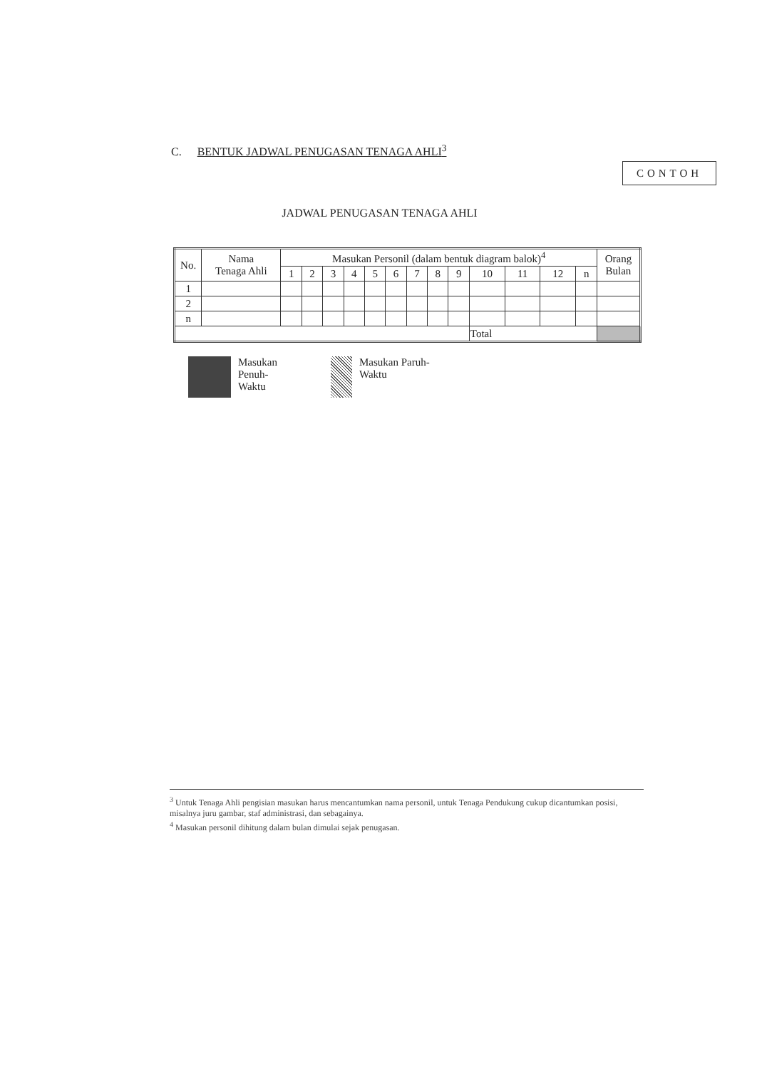C. BENTUK JADWAL PENUGASAN TENAGA AHLI<sup>3</sup>
CONTOH
JADWAL PENUGASAN TENAGA AHLI
| No. | Nama Tenaga Ahli | Masukan Personil (dalam bentuk diagram balok)<sup>4</sup> | | | | | | | | | | | | | Orang Bulan |
| --- | --- | --- | --- | --- | --- | --- | --- | --- | --- | --- | --- | --- | --- | --- | --- |
| | | 1 | 2 | 3 | 4 | 5 | 6 | 7 | 8 | 9 | 10 | 11 | 12 | n | |
| 1 | | | | | | | | | | | | | | | |
| 2 | | | | | | | | | | | | | | | |
| n | | | | | | | | | | | | | | | |
| | | | | | | | | | | | Total | | | | |
Masukan
Penuh-
Waktu
Masukan Paruh-
Waktu
<sup>3</sup> Untuk Tenaga Ahli pengisian masukan harus mencantumkan nama personil, untuk Tenaga Pendukung cukup dicantumkan posisi, misalnya juru gambar, staf administrasi, dan sebagainya.
<sup>4</sup> Masukan personil dihitung dalam bulan dimulai sejak penugasan.